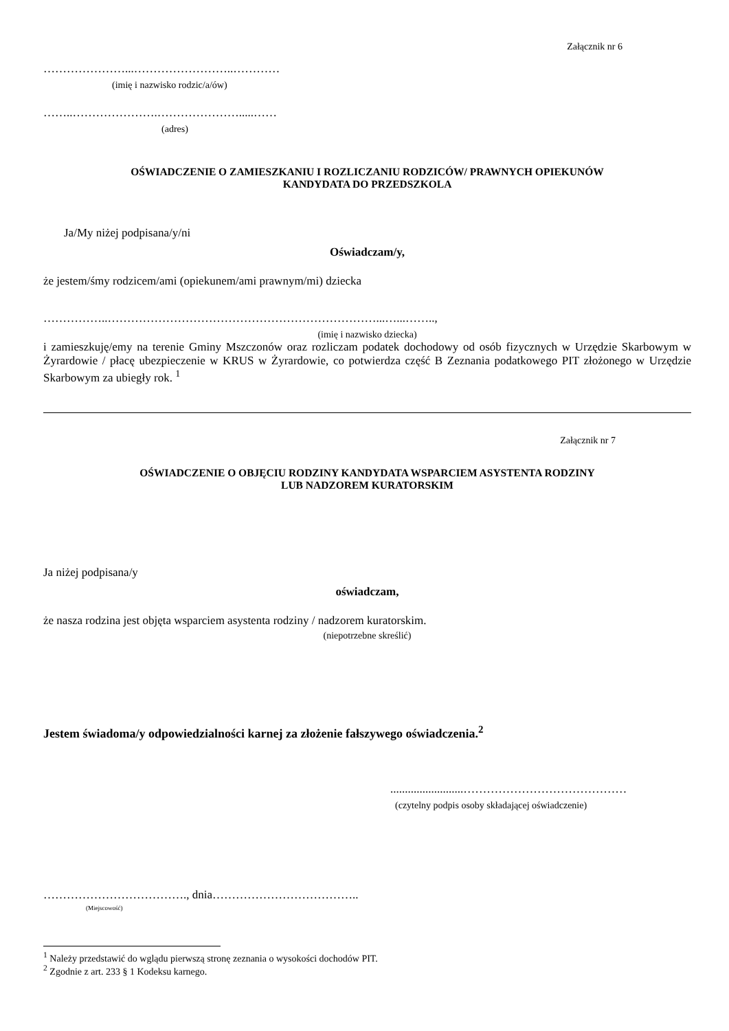Załącznik nr 6
…………………...……………………..…………
(imię i nazwisko rodzic/a/ów)
……..………………….………………….....……
(adres)
OŚWIADCZENIE O ZAMIESZKANIU I ROZLICZANIU RODZICÓW/ PRAWNYCH OPIEKUNÓW
KANDYDATA DO PRZEDSZKOLA
Ja/My niżej podpisana/y/ni
Oświadczam/y,
że jestem/śmy rodzicem/ami (opiekunem/ami prawnym/mi) dziecka
……………..……………………………………………………………...…...……..,
(imię i nazwisko dziecka)
i zamieszkuję/emy na terenie Gminy Mszczonów oraz rozliczam podatek dochodowy od osób fizycznych w Urzędzie Skarbowym w Żyrardowie / płacę ubezpieczenie w KRUS w Żyrardowie, co potwierdza część B Zeznania podatkowego PIT złożonego w Urzędzie Skarbowym za ubiegły rok. <sup>1</sup>
Załącznik nr 7
OŚWIADCZENIE O OBJĘCIU RODZINY KANDYDATA WSPARCIEM ASYSTENTA RODZINY
LUB NADZOREM KURATORSKIM
Ja niżej podpisana/y
oświadczam,
że nasza rodzina jest objęta wsparciem asystenta rodziny / nadzorem kuratorskim.
(niepotrzebne skreślić)
Jestem świadoma/y odpowiedzialności karnej za złożenie fałszywego oświadczenia.<sup>2</sup>
.........................……………………………………
(czytelny podpis osoby składającej oświadczenie)
………………………………., dnia………………………………..
(Miejscowość)
<sup>1</sup> Należy przedstawić do wglądu pierwszą stronę zeznania o wysokości dochodów PIT.
<sup>2</sup> Zgodnie z art. 233 § 1 Kodeksu karnego.